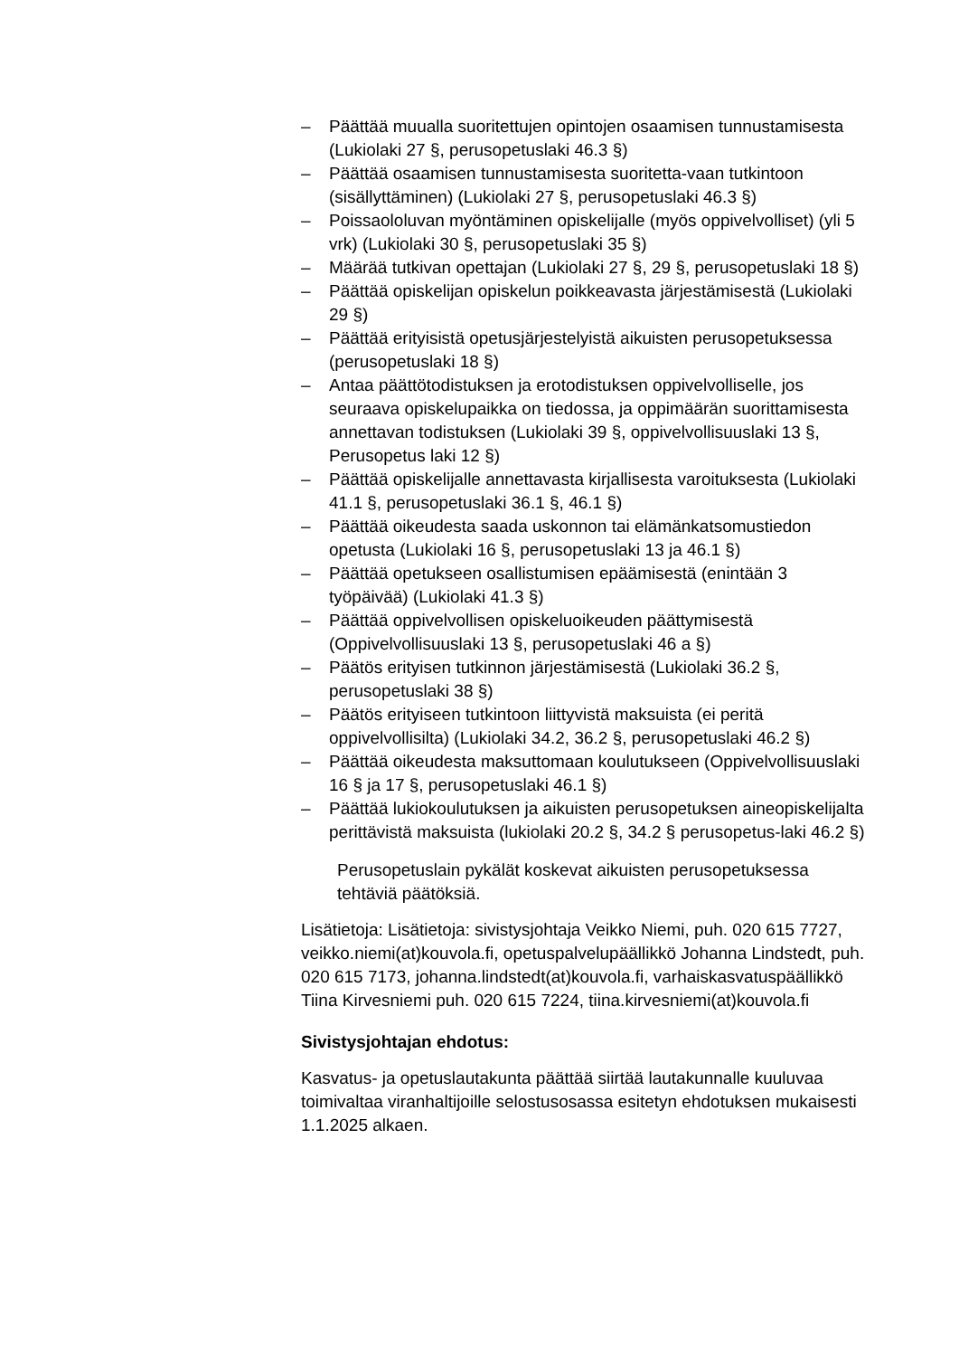– Päättää muualla suoritettujen opintojen osaamisen tunnustamisesta (Lukiolaki 27 §, perusopetuslaki 46.3 §)
– Päättää osaamisen tunnustamisesta suoritetta-vaan tutkintoon (sisällyttäminen) (Lukiolaki 27 §, perusopetuslaki 46.3 §)
– Poissaololuvan myöntäminen opiskelijalle (myös oppivelvolliset) (yli 5 vrk) (Lukiolaki 30 §, perusopetuslaki 35 §)
– Määrää tutkivan opettajan (Lukiolaki 27 §, 29 §, perusopetuslaki 18 §)
– Päättää opiskelijan opiskelun poikkeavasta järjestämisestä (Lukiolaki 29 §)
– Päättää erityisistä opetusjärjestelyistä aikuisten perusopetuksessa (perusopetuslaki 18 §)
– Antaa päättötodistuksen ja erotodistuksen oppivelvolliselle, jos seuraava opiskelupaikka on tiedossa, ja oppimäärän suorittamisesta annettavan todistuksen (Lukiolaki 39 §, oppivelvollisuuslaki 13 §, Perusopetus laki 12 §)
– Päättää opiskelijalle annettavasta kirjallisesta varoituksesta (Lukiolaki 41.1 §, perusopetuslaki 36.1 §, 46.1 §)
– Päättää oikeudesta saada uskonnon tai elämänkatsomustiedon opetusta (Lukiolaki 16 §, perusopetuslaki 13 ja 46.1 §)
– Päättää opetukseen osallistumisen epäämisestä (enintään 3 työpäivää) (Lukiolaki 41.3 §)
– Päättää oppivelvollisen opiskeluoikeuden päättymisestä (Oppivelvollisuuslaki 13 §, perusopetuslaki 46 a §)
– Päätös erityisen tutkinnon järjestämisestä (Lukiolaki 36.2 §, perusopetuslaki 38 §)
– Päätös erityiseen tutkintoon liittyvistä maksuista (ei peritä oppivelvollisilta) (Lukiolaki 34.2, 36.2 §, perusopetuslaki 46.2 §)
– Päättää oikeudesta maksuttomaan koulutukseen (Oppivelvollisuuslaki 16 § ja 17 §, perusopetuslaki 46.1 §)
– Päättää lukiokoulutuksen ja aikuisten perusopetuksen aineopiskelijalta perittävistä maksuista (lukiolaki 20.2 §, 34.2 § perusopetus-laki 46.2 §)
Perusopetuslain pykälät koskevat aikuisten perusopetuksessa tehtäviä päätöksiä.
Lisätietoja: Lisätietoja: sivistysjohtaja Veikko Niemi, puh. 020 615 7727, veikko.niemi(at)kouvola.fi, opetuspalvelupäällikkö Johanna Lindstedt, puh. 020 615 7173, johanna.lindstedt(at)kouvola.fi, varhaiskasvatuspäällikkö Tiina Kirvesniemi puh. 020 615 7224, tiina.kirvesniemi(at)kouvola.fi
Sivistysjohtajan ehdotus:
Kasvatus- ja opetuslautakunta päättää siirtää lautakunnalle kuuluvaa toimivaltaa viranhaltijoille selostusosassa esitetyn ehdotuksen mukaisesti 1.1.2025 alkaen.